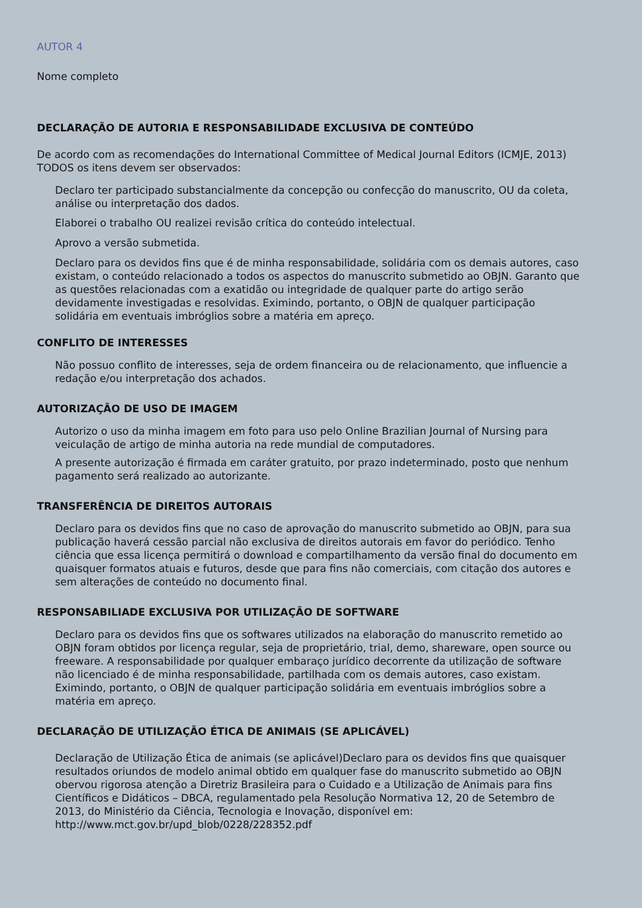AUTOR 4
Nome completo
DECLARAÇÃO DE AUTORIA E RESPONSABILIDADE EXCLUSIVA DE CONTEÚDO
De acordo com as recomendações do International Committee of Medical Journal Editors (ICMJE, 2013) TODOS os itens devem ser observados:
Declaro ter participado substancialmente da concepção ou confecção do manuscrito, OU da coleta, análise ou interpretação dos dados.
Elaborei o trabalho OU realizei revisão crítica do conteúdo intelectual.
Aprovo a versão submetida.
Declaro para os devidos fins que é de minha responsabilidade, solidária com os demais autores, caso existam, o conteúdo relacionado a todos os aspectos do manuscrito submetido ao OBJN. Garanto que as questões relacionadas com a exatidão ou integridade de qualquer parte do artigo serão devidamente investigadas e resolvidas. Eximindo, portanto, o OBJN de qualquer participação solidária em eventuais imbróglios sobre a matéria em apreço.
CONFLITO DE INTERESSES
Não possuo conflito de interesses, seja de ordem financeira ou de relacionamento, que influencie a redação e/ou interpretação dos achados.
AUTORIZAÇÃO DE USO DE IMAGEM
Autorizo o uso da minha imagem em foto para uso pelo Online Brazilian Journal of Nursing para veiculação de artigo de minha autoria na rede mundial de computadores.
A presente autorização é firmada em caráter gratuito, por prazo indeterminado, posto que nenhum pagamento será realizado ao autorizante.
TRANSFERÊNCIA DE DIREITOS AUTORAIS
Declaro para os devidos fins que no caso de aprovação do manuscrito submetido ao OBJN, para sua publicação haverá cessão parcial não exclusiva de direitos autorais em favor do periódico. Tenho ciência que essa licença permitirá o download e compartilhamento da versão final do documento em quaisquer formatos atuais e futuros, desde que para fins não comerciais, com citação dos autores e sem alterações de conteúdo no documento final.
RESPONSABILIADE EXCLUSIVA POR UTILIZAÇÃO DE SOFTWARE
Declaro para os devidos fins que os softwares utilizados na elaboração do manuscrito remetido ao OBJN foram obtidos por licença regular, seja de proprietário, trial, demo, shareware, open source ou freeware. A responsabilidade por qualquer embaraço jurídico decorrente da utilização de software não licenciado é de minha responsabilidade, partilhada com os demais autores, caso existam. Eximindo, portanto, o OBJN de qualquer participação solidária em eventuais imbróglios sobre a matéria em apreço.
DECLARAÇÃO DE UTILIZAÇÃO ÉTICA DE ANIMAIS (SE APLICÁVEL)
Declaração de Utilização Ética de animais (se aplicável)Declaro para os devidos fins que quaisquer resultados oriundos de modelo animal obtido em qualquer fase do manuscrito submetido ao OBJN obervou rigorosa atenção a Diretriz Brasileira para o Cuidado e a Utilização de Animais para fins Científicos e Didáticos – DBCA, regulamentado pela Resolução Normativa 12, 20 de Setembro de 2013, do Ministério da Ciência, Tecnologia e Inovação, disponível em: http://www.mct.gov.br/upd_blob/0228/228352.pdf